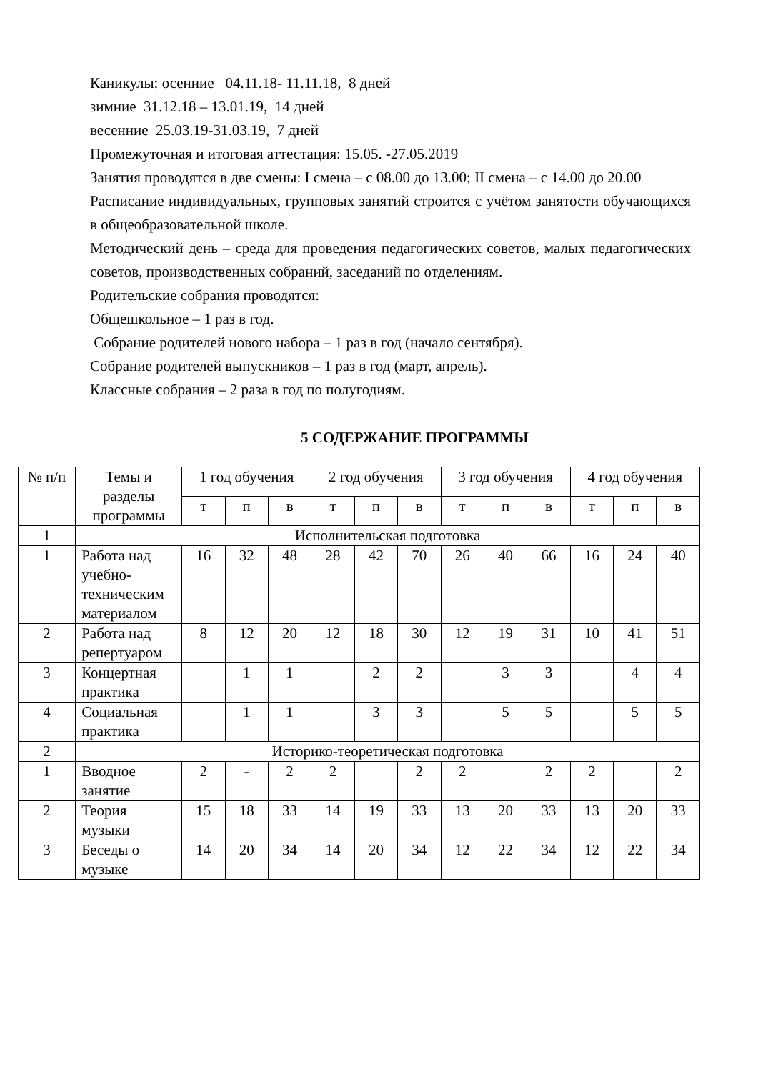Каникулы: осенние 04.11.18- 11.11.18, 8 дней
зимние 31.12.18 – 13.01.19, 14 дней
весенние 25.03.19-31.03.19, 7 дней
Промежуточная и итоговая аттестация: 15.05. -27.05.2019
Занятия проводятся в две смены: I смена – с 08.00 до 13.00; II смена – с 14.00 до 20.00
Расписание индивидуальных, групповых занятий строится с учётом занятости обучающихся в общеобразовательной школе.
Методический день – среда для проведения педагогических советов, малых педагогических советов, производственных собраний, заседаний по отделениям.
Родительские собрания проводятся:
Общешкольное – 1 раз в год.
Собрание родителей нового набора – 1 раз в год (начало сентября).
Собрание родителей выпускников – 1 раз в год (март, апрель).
Классные собрания – 2 раза в год по полугодиям.
5 СОДЕРЖАНИЕ ПРОГРАММЫ
| № п/п | Темы и разделы программы | 1 год обучения | | | 2 год обучения | | | 3 год обучения | | | 4 год обучения | | |
| --- | --- | --- | --- | --- | --- | --- | --- | --- | --- | --- | --- | --- | --- |
| | | т | п | в | т | п | в | т | п | в | т | п | в |
| 1 | Исполнительская подготовка | | | | | | | | | | | | |
| 1 | Работа над учебно-техническим материалом | 16 | 32 | 48 | 28 | 42 | 70 | 26 | 40 | 66 | 16 | 24 | 40 |
| 2 | Работа над репертуаром | 8 | 12 | 20 | 12 | 18 | 30 | 12 | 19 | 31 | 10 | 41 | 51 |
| 3 | Концертная практика | | 1 | 1 | | 2 | 2 | | 3 | 3 | | 4 | 4 |
| 4 | Социальная практика | | 1 | 1 | | 3 | 3 | | 5 | 5 | | 5 | 5 |
| 2 | Историко-теоретическая подготовка | | | | | | | | | | | | |
| 1 | Вводное занятие | 2 | - | 2 | 2 | | 2 | 2 | | 2 | 2 | | 2 |
| 2 | Теория музыки | 15 | 18 | 33 | 14 | 19 | 33 | 13 | 20 | 33 | 13 | 20 | 33 |
| 3 | Беседы о музыке | 14 | 20 | 34 | 14 | 20 | 34 | 12 | 22 | 34 | 12 | 22 | 34 |